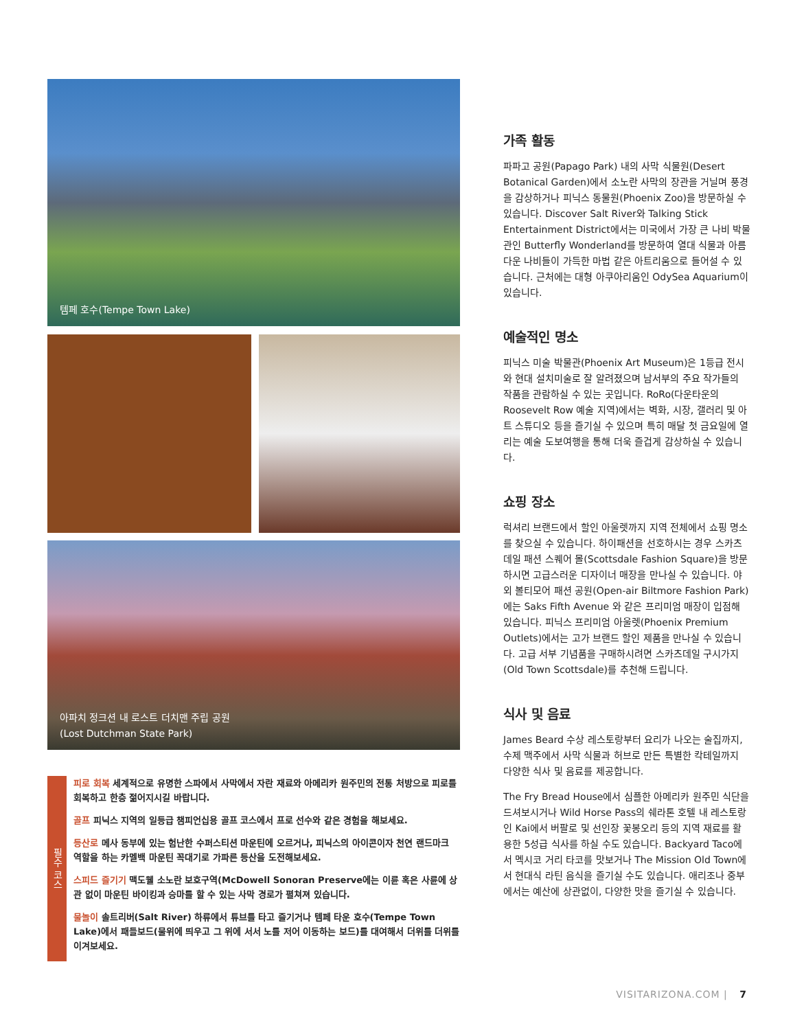템페 호수(Tempe Town Lake)
아파치 정크션 내 로스트 더치맨 주립 공원
(Lost Dutchman State Park)
필수 코스
피로 회복 세계적으로 유명한 스파에서 사막에서 자란 재료와 아메리카 원주민의 전통 처방으로 피로를 회복하고 한층 젊어지시길 바랍니다.
골프 피닉스 지역의 일등급 챔피언십용 골프 코스에서 프로 선수와 같은 경험을 해보세요.
등산로 메사 동부에 있는 험난한 수퍼스티션 마운틴에 오르거나, 피닉스의 아이콘이자 천연 랜드마크 역할을 하는 카멜백 마운틴 꼭대기로 가파른 등산을 도전해보세요.
스피드 즐기기 맥도웰 소노란 보호구역(McDowell Sonoran Preserve에는 이륜 혹은 사륜에 상관 없이 마운틴 바이킹과 승마를 할 수 있는 사막 경로가 펼쳐져 있습니다.
물놀이 솔트리버(Salt River) 하류에서 튜브를 타고 즐기거나 템페 타운 호수(Tempe Town Lake)에서 패들보드(물위에 띄우고 그 위에 서서 노를 저어 이동하는 보드)를 대여해서 더위를 더위를 이겨보세요.
가족 활동
파파고 공원(Papago Park) 내의 사막 식물원(Desert Botanical Garden)에서 소노란 사막의 장관을 거닐며 풍경을 감상하거나 피닉스 동물원(Phoenix Zoo)을 방문하실 수 있습니다. Discover Salt River와 Talking Stick Entertainment District에서는 미국에서 가장 큰 나비 박물관인 Butterfly Wonderland를 방문하여 열대 식물과 아름다운 나비들이 가득한 마법 같은 아트리움으로 들어설 수 있습니다. 근처에는 대형 아쿠아리움인 OdySea Aquarium이 있습니다.
예술적인 명소
피닉스 미술 박물관(Phoenix Art Museum)은 1등급 전시와 현대 설치미술로 잘 알려졌으며 남서부의 주요 작가들의 작품을 관람하실 수 있는 곳입니다. RoRo(다운타운의 Roosevelt Row 예술 지역)에서는 벽화, 시장, 갤러리 및 아트 스튜디오 등을 즐기실 수 있으며 특히 매달 첫 금요일에 열리는 예술 도보여행을 통해 더욱 즐겁게 감상하실 수 있습니다.
쇼핑 장소
럭셔리 브랜드에서 할인 아울렛까지 지역 전체에서 쇼핑 명소를 찾으실 수 있습니다. 하이패션을 선호하시는 경우 스카츠데일 패션 스퀘어 몰(Scottsdale Fashion Square)을 방문하시면 고급스러운 디자이너 매장을 만나실 수 있습니다. 야외 볼티모어 패션 공원(Open-air Biltmore Fashion Park)에는 Saks Fifth Avenue 와 같은 프리미엄 매장이 입점해 있습니다. 피닉스 프리미엄 아울렛(Phoenix Premium Outlets)에서는 고가 브랜드 할인 제품을 만나실 수 있습니다. 고급 서부 기념품을 구매하시려면 스카츠데일 구시가지(Old Town Scottsdale)를 추천해 드립니다.
식사 및 음료
James Beard 수상 레스토랑부터 요리가 나오는 술집까지, 수제 맥주에서 사막 식물과 허브로 만든 특별한 칵테일까지 다양한 식사 및 음료를 제공합니다.
The Fry Bread House에서 심플한 아메리카 원주민 식단을 드셔보시거나 Wild Horse Pass의 쉐라톤 호텔 내 레스토랑인 Kai에서 버팔로 및 선인장 꽃봉오리 등의 지역 재료를 활용한 5성급 식사를 하실 수도 있습니다. Backyard Taco에서 멕시코 거리 타코를 맛보거나 The Mission Old Town에서 현대식 라틴 음식을 즐기실 수도 있습니다. 애리조나 중부에서는 예산에 상관없이, 다양한 맛을 즐기실 수 있습니다.
VISITARIZONA.COM | 7